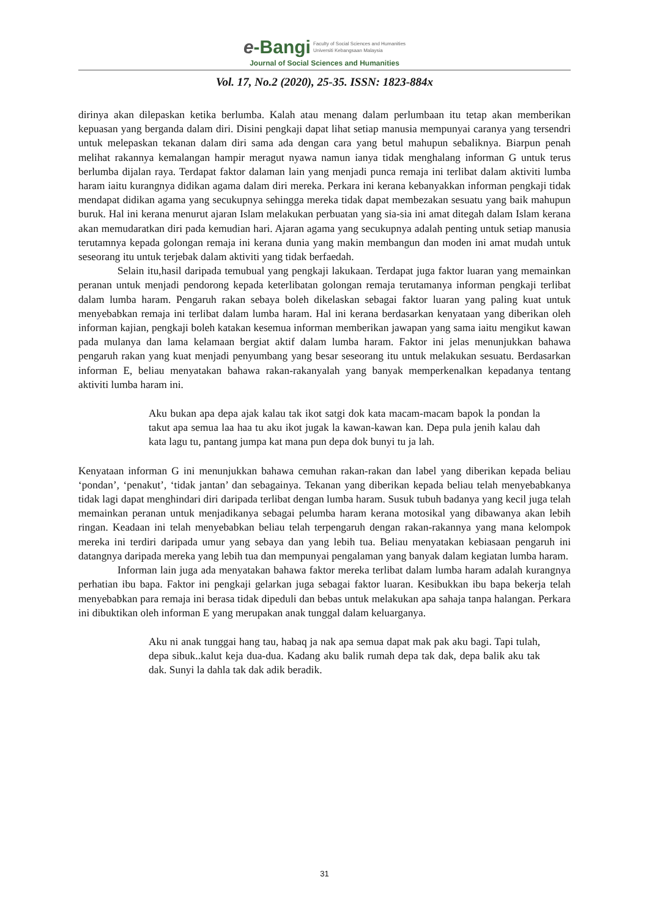e-Bangi Faculty of Social Sciences and Humanities
Universiti Kebangsaan Malaysia
Journal of Social Sciences and Humanities
Vol. 17, No.2 (2020), 25-35. ISSN: 1823-884x
dirinya akan dilepaskan ketika berlumba. Kalah atau menang dalam perlumbaan itu tetap akan memberikan kepuasan yang berganda dalam diri. Disini pengkaji dapat lihat setiap manusia mempunyai caranya yang tersendri untuk melepaskan tekanan dalam diri sama ada dengan cara yang betul mahupun sebaliknya. Biarpun penah melihat rakannya kemalangan hampir meragut nyawa namun ianya tidak menghalang informan G untuk terus berlumba dijalan raya. Terdapat faktor dalaman lain yang menjadi punca remaja ini terlibat dalam aktiviti lumba haram iaitu kurangnya didikan agama dalam diri mereka. Perkara ini kerana kebanyakkan informan pengkaji tidak mendapat didikan agama yang secukupnya sehingga mereka tidak dapat membezakan sesuatu yang baik mahupun buruk. Hal ini kerana menurut ajaran Islam melakukan perbuatan yang sia-sia ini amat ditegah dalam Islam kerana akan memudaratkan diri pada kemudian hari. Ajaran agama yang secukupnya adalah penting untuk setiap manusia terutamnya kepada golongan remaja ini kerana dunia yang makin membangun dan moden ini amat mudah untuk seseorang itu untuk terjebak dalam aktiviti yang tidak berfaedah.
Selain itu,hasil daripada temubual yang pengkaji lakukaan. Terdapat juga faktor luaran yang memainkan peranan untuk menjadi pendorong kepada keterlibatan golongan remaja terutamanya informan pengkaji terlibat dalam lumba haram. Pengaruh rakan sebaya boleh dikelaskan sebagai faktor luaran yang paling kuat untuk menyebabkan remaja ini terlibat dalam lumba haram. Hal ini kerana berdasarkan kenyataan yang diberikan oleh informan kajian, pengkaji boleh katakan kesemua informan memberikan jawapan yang sama iaitu mengikut kawan pada mulanya dan lama kelamaan bergiat aktif dalam lumba haram. Faktor ini jelas menunjukkan bahawa pengaruh rakan yang kuat menjadi penyumbang yang besar seseorang itu untuk melakukan sesuatu. Berdasarkan informan E, beliau menyatakan bahawa rakan-rakanyalah yang banyak memperkenalkan kepadanya tentang aktiviti lumba haram ini.
Aku bukan apa depa ajak kalau tak ikot satgi dok kata macam-macam bapok la pondan la takut apa semua laa haa tu aku ikot jugak la kawan-kawan kan. Depa pula jenih kalau dah kata lagu tu, pantang jumpa kat mana pun depa dok bunyi tu ja lah.
Kenyataan informan G ini menunjukkan bahawa cemuhan rakan-rakan dan label yang diberikan kepada beliau ‘pondan’, ‘penakut’, ‘tidak jantan’ dan sebagainya. Tekanan yang diberikan kepada beliau telah menyebabkanya tidak lagi dapat menghindari diri daripada terlibat dengan lumba haram. Susuk tubuh badanya yang kecil juga telah memainkan peranan untuk menjadikanya sebagai pelumba haram kerana motosikal yang dibawanya akan lebih ringan. Keadaan ini telah menyebabkan beliau telah terpengaruh dengan rakan-rakannya yang mana kelompok mereka ini terdiri daripada umur yang sebaya dan yang lebih tua. Beliau menyatakan kebiasaan pengaruh ini datangnya daripada mereka yang lebih tua dan mempunyai pengalaman yang banyak dalam kegiatan lumba haram.
Informan lain juga ada menyatakan bahawa faktor mereka terlibat dalam lumba haram adalah kurangnya perhatian ibu bapa. Faktor ini pengkaji gelarkan juga sebagai faktor luaran. Kesibukkan ibu bapa bekerja telah menyebabkan para remaja ini berasa tidak dipeduli dan bebas untuk melakukan apa sahaja tanpa halangan. Perkara ini dibuktikan oleh informan E yang merupakan anak tunggal dalam keluarganya.
Aku ni anak tunggai hang tau, habaq ja nak apa semua dapat mak pak aku bagi. Tapi tulah, depa sibuk..kalut keja dua-dua. Kadang aku balik rumah depa tak dak, depa balik aku tak dak. Sunyi la dahla tak dak adik beradik.
31